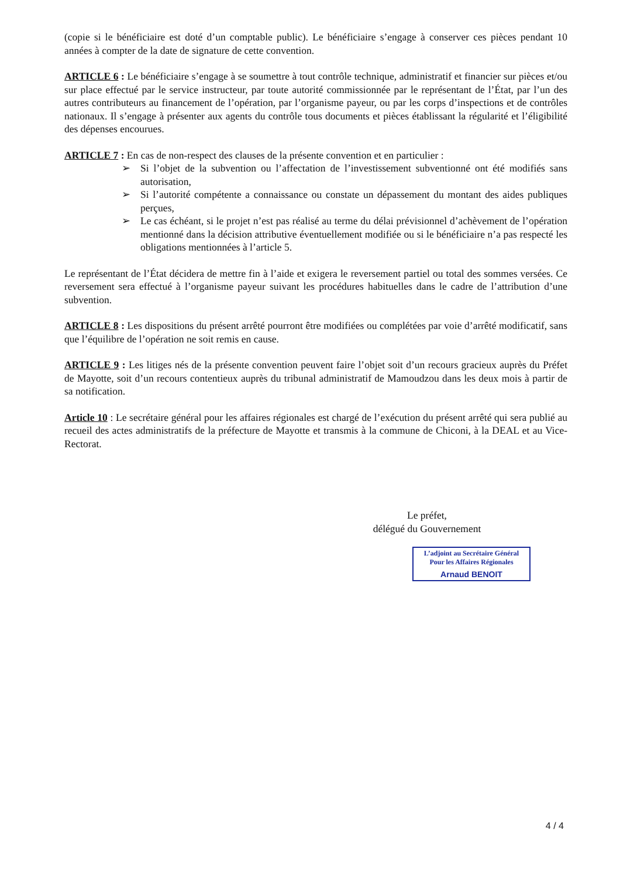(copie si le bénéficiaire est doté d’un comptable public). Le bénéficiaire s’engage à conserver ces pièces pendant 10 années à compter de la date de signature de cette convention.
ARTICLE 6 : Le bénéficiaire s’engage à se soumettre à tout contrôle technique, administratif et financier sur pièces et/ou sur place effectué par le service instructeur, par toute autorité commissionnée par le représentant de l’État, par l’un des autres contributeurs au financement de l’opération, par l’organisme payeur, ou par les corps d’inspections et de contrôles nationaux. Il s’engage à présenter aux agents du contrôle tous documents et pièces établissant la régularité et l’éligibilité des dépenses encourues.
ARTICLE 7 : En cas de non-respect des clauses de la présente convention et en particulier :
➢ Si l’objet de la subvention ou l’affectation de l’investissement subventionné ont été modifiés sans autorisation,
➢ Si l’autorité compétente a connaissance ou constate un dépassement du montant des aides publiques perçues,
➢ Le cas échéant, si le projet n’est pas réalisé au terme du délai prévisionnel d’achèvement de l’opération mentionné dans la décision attributive éventuellement modifiée ou si le bénéficiaire n’a pas respecté les obligations mentionnées à l’article 5.
Le représentant de l’État décidera de mettre fin à l’aide et exigera le reversement partiel ou total des sommes versées. Ce reversement sera effectué à l’organisme payeur suivant les procédures habituelles dans le cadre de l’attribution d’une subvention.
ARTICLE 8 : Les dispositions du présent arrêté pourront être modifiées ou complétées par voie d’arrêté modificatif, sans que l’équilibre de l’opération ne soit remis en cause.
ARTICLE 9 : Les litiges nés de la présente convention peuvent faire l’objet soit d’un recours gracieux auprès du Préfet de Mayotte, soit d’un recours contentieux auprès du tribunal administratif de Mamoudzou dans les deux mois à partir de sa notification.
Article 10 : Le secrétaire général pour les affaires régionales est chargé de l’exécution du présent arrêté qui sera publié au recueil des actes administratifs de la préfecture de Mayotte et transmis à la commune de Chiconi, à la DEAL et au Vice-Rectorat.
Le préfet,
délégué du Gouvernement
L’adjoint au Secrétaire Général
Pour les Affaires Régionales
Arnaud BENOIT
4 / 4